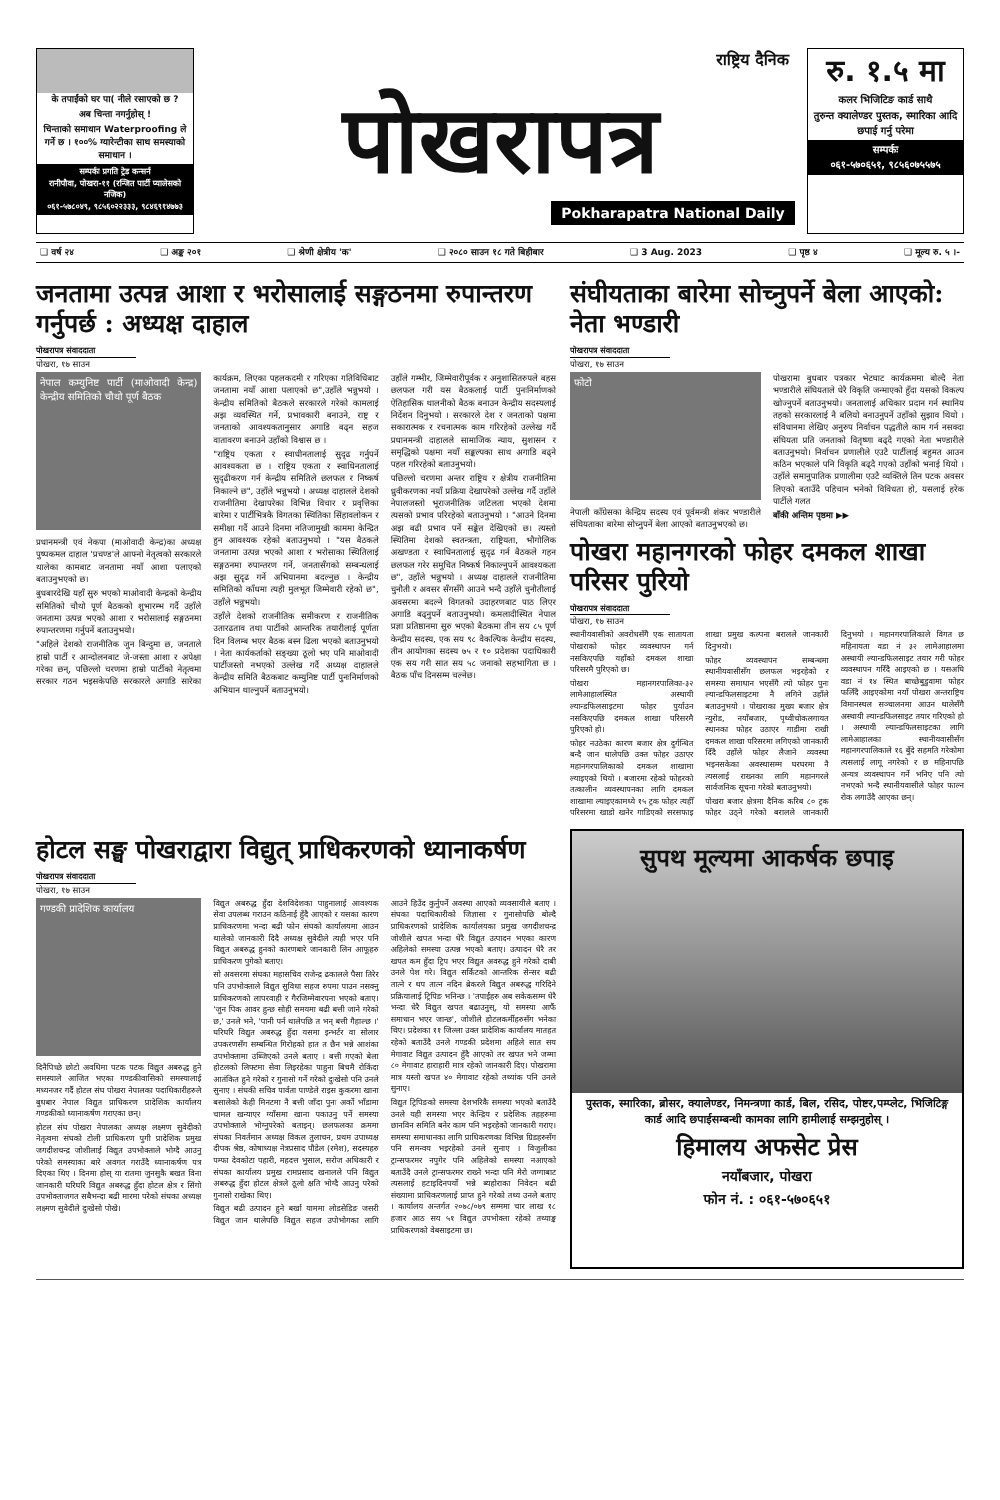के तपाईंको घर पा( नीले रसाएको छ ?
अब चिन्ता नगर्नुहोस् !
चिन्ताको समाधान Waterproofing ले गर्ने छ । १००% ग्यारेन्टीका साथ समस्याको समाधान ।
सम्पर्कः प्रगति ट्रेड कन्सर्न
रानीपौवा, पोखरा-११ (रन्जित पार्टी प्यालेसको नजिक)
०६१-५७८०४९, ९८५६०२२३३३, ९८४६९१४७७३
राष्ट्रिय दैनिक
पोखरापत्र
Pokharapatra National Daily
रु. १.५ मा
कलर भिजिटिङ कार्ड साथै
तुरुन्त क्यालेण्डर पुस्तक, स्मारिका आदि छपाई गर्नु परेमा
सम्पर्कः
०६१-५७०६५१, ९८५६०७५५७५
❑ वर्ष २४ ❑ अङ्क २०१ ❑ श्रेणी क्षेत्रीय 'क' ❑ २०८० साउन १८ गते बिहीबार ❑ 3 Aug. 2023 ❑ पृष्ठ ४ ❑ मूल्य रु. ५ ।-
जनतामा उत्पन्न आशा र भरोसालाई सङ्गठनमा रुपान्तरण गर्नुपर्छ : अध्यक्ष दाहाल
पोखरापत्र संवाददाता
पोखरा, १७ साउन
नेपाल कम्युनिष्ट पार्टी (माओवादी केन्द्र) केन्द्रीय समितिको चौथो पूर्ण बैठक
प्रधानमन्त्री एवं नेकपा (माओवादी केन्द्र)का अध्यक्ष पुष्पकमल दाहाल 'प्रचण्ड'ले आफ्नो नेतृत्वको सरकारले थालेका कामबाट जनतामा नयाँ आशा पलाएको बताउनुभएको छ।
बुधबारदेखि यहाँ सुरु भएको माओवादी केन्द्रको केन्द्रीय समितिको चौथो पूर्ण बैठकको शुभारम्भ गर्दै उहाँले जनतामा उत्पन्न भएको आशा र भरोसालाई सङ्गठनमा रुपान्तरणमा गर्नुपर्ने बताउनुभयो।
"अहिले देशको राजनीतिक जुन बिन्दुमा छ, जनताले हाम्रो पार्टी र आन्दोलनबाट जे-जस्ता आशा र अपेक्षा गरेका छन्, पछिल्लो चरणमा हाम्रो पार्टीको नेतृत्वमा सरकार गठन भइसकेपछि सरकारले अगाडि सारेका कार्यक्रम, लिएका पहलकदमी र गरिएका गतिविधिबाट जनतामा नयाँ आशा पलाएको छ",उहाँले भन्नुभयो । केन्द्रीय समितिको बैठकले सरकारले गरेको कामलाई अझ व्यवस्थित गर्ने, प्रभावकारी बनाउने, राष्ट्र र जनताको आवश्यकतानुसार अगाडि बढ्न सहज वातावरण बनाउने उहाँको विश्वास छ ।
"राष्ट्रिय एकता र स्वाधीनतालाई सुदृढ गर्नुपर्ने आवश्यकता छ । राष्ट्रिय एकता र स्वाधिनतालाई सुदृढीकरण गर्न केन्द्रीय समितिले छलफल र निष्कर्ष निकाल्ने छ", उहाँले भन्नुभयो । अध्यक्ष दाहालले देशको राजनीतिमा देखापरेका विभिन्न विचार र प्रवृत्तिका बारेमा र पार्टीभित्रकै विगतका स्थितिका सिंहावलोकन र समीक्षा गर्दै आउने दिनमा नतिजामुखी काममा केन्द्रित हुन आवश्यक रहेको बताउनुभयो । "यस बैठकले जनतामा उत्पन्न भएको आशा र भरोसाका स्थितिलाई सङ्गठनमा रुपान्तरण गर्ने, जनतासँगको सम्बन्धलाई अझ सुदृढ गर्ने अभियानमा बदल्नुछ । केन्द्रीय समितिको काँधमा त्यही मुलभूत जिम्मेवारी रहेको छ", उहाँले भन्नुभयो।
उहाँले देशको राजनीतिक समीकरण र राजनीतिक उतारढताव तथा पार्टीको आन्तरिक तयारीलाई पूर्णता दिन विलम्ब भएर बैठक बस्न ढिला भएको बताउनुभयो । नेता कार्यकर्ताको सङ्ख्या ठूलो भए पनि माओवादी पार्टीजस्तो नभएको उल्लेख गर्दै अध्यक्ष दाहालले केन्द्रीय समिति बैठकबाट कम्युनिष्ट पार्टी पुनःनिर्माणको अभियान थाल्नुपर्ने बताउनुभयो।
उहाँले गम्भीर, जिम्मेवारीपूर्वक र अनुशासितरुपले बहस छलफल गरी यस बैठकलाई पार्टी पुनःनिर्माणको ऐतिहासिक थालनीको बैठक बनाउन केन्द्रीय सदस्यलाई निर्देशन दिनुभयो । सरकारले देश र जनताको पक्षमा सकारात्मक र रचनात्मक काम गरिरहेको उल्लेख गर्दै प्रधानमन्त्री दाहालले सामाजिक न्याय, सुशासन र समृद्धिको पक्षमा नयाँ सङ्कल्पका साथ अगाडि बढ्ने पहल गरिरहेको बताउनुभयो।
पछिल्लो चरणमा अन्तर राष्ट्रिय र क्षेत्रीय राजनीतिमा ध्रुवीकरणका नयाँ प्रक्रिया देखापरेको उल्लेख गर्दै उहाँले नेपालजस्तो भूराजनीतिक जटिलता भएको देशमा त्यसको प्रभाव परिरहेको बताउनुभयो । "आउने दिनमा अझ बढी प्रभाव पर्ने सङ्केत देखिएको छ। त्यस्तो स्थितिमा देशको स्वतन्त्रता, राष्ट्रियता, भौगोलिक अखण्डता र स्वाधिनतालाई सुदृढ गर्न बैठकले गहन छलफल गरेर समुचित निष्कर्ष निकाल्नुपर्ने आवश्यकता छ", उहाँले भन्नुभयो । अध्यक्ष दाहालले राजनीतिमा चुनौती र अवसर सँगसँगै आउने भन्दै उहाँले चुनौतीलाई अवसरमा बदल्ने विगतको उदाहरणबाट पाठ लिएर अगाडि बढ्नुपर्ने बताउनुभयो। कमलादीस्थित नेपाल प्रज्ञा प्रतिष्ठानमा सुरु भएको बैठकमा तीन सय ८५ पूर्ण केन्द्रीय सदस्य, एक सय ९८ वैकल्पिक केन्द्रीय सदस्य, तीन आयोगका सदस्य ७५ र १० प्रदेशका पदाधिकारी एक सय गरी सात सय ५८ जनाको सहभागिता छ । बैठक पाँच दिनसम्म चल्नेछ।
संघीयताका बारेमा सोच्नुपर्ने बेला आएको: नेता भण्डारी
पोखरापत्र संवाददाता
पोखरा, १७ साउन
फोटो
नेपाली काँग्रेसका केन्द्रिय सदस्य एवं पूर्वमन्त्री शंकर भण्डारीले संघियताका बारेमा सोच्नुपर्ने बेला आएको बताउनुभएको छ।
पोखरामा बुधबार पत्रकार भेटघाट कार्यक्रममा बोल्दै नेता भण्डारीले संघियताले धेरै विकृति जन्माएको हुँदा यसको विकल्प खोज्नुपर्ने बताउनुभयो। जनतालाई अधिकार प्रदान गर्न स्थानिय तहको सरकारलाई नै बलियो बनाउनुपर्ने उहाँको सुझाव थियो । संविधानमा लेखिए अनुरुप निर्वाचन पद्धतीले काम गर्न नसक्दा संघियता प्रति जनताको वितृष्णा बढ्दै गएको नेता भण्डारीले बताउनुभयो। निर्वाचन प्रणालीले एउटै पार्टीलाई बहुमत आउन कठिन भएकाले पनि विकृति बढ्दै गएको उहाँको भनाई थियो । उहाँले समानुपातिक प्रणालीमा एउटै व्यक्तिले तिन पटक अवसर लिएको बताउँदै पहिचान भनेको विविधता हो, यसलाई हरेक पार्टीले गलत
बाँकी अन्तिम पृष्ठमा ▶▶
पोखरा महानगरको फोहर दमकल शाखा परिसर पुरियो
पोखरापत्र संवाददाता
पोखरा, १७ साउन
स्थानीयवासीको अवरोधसँगै एक सातायता पोखराको फोहर व्यवस्थापन गर्न नसकिएपछि यहाँको दमकल शाखा परिसरमै पुरिएको छ।
पोखरा महानगरपालिका-३२ लामेआहालस्थित अस्थायी ल्यान्डफिलसाइटमा फोहर पुर्याउन नसकिएपछि दमकल शाखा परिसरमै पुरिएको हो।
फोहर नउठेका कारण बजार क्षेत्र दुर्गन्धित बन्दै जान थालेपछि उक्त फोहर उठाएर महानगरपालिकाको दमकल शाखामा ल्याइएको थियो । बजारमा रहेको फोहरको तत्कालीन व्यवस्थापनका लागि दमकल शाखामा ल्याइएकामध्ये १५ ट्रक फोहर त्यहीँ परिसरमा खाडो खनेर गाडिएको सरसफाइ शाखा प्रमुख कल्पना बरालले जानकारी दिनुभयो।
फोहर व्यवस्थापन सम्बन्धमा स्थानीयवासीसँग छलफल भइरहेको र समस्या समाधान भएसँगै त्यो फोहर पुनः ल्यान्डफिलसाइटमा नै लगिने उहाँले बताउनुभयो । पोखराका मुख्य बजार क्षेत्र न्युरोड, नयाँबजार, पृथ्वीचोकलगायत स्थानका फोहर उठाएर गाडीमा राखी दमकल शाखा परिसरमा लगिएको जानकारी दिँदै उहाँले फोहर लैजाने व्यवस्था भइनसकेका अवस्थासम्म घरघरमा नै त्यसलाई राख्नका लागि महानगरले सार्वजनिक सूचना गरेको बताउनुभयो।
पोखरा बजार क्षेत्रमा दैनिक करिब ८० ट्रक फोहर उठ्ने गरेको बरालले जानकारी दिनुभयो । महानगरपालिकाले विगत छ महिनायता वडा नं ३२ लामेआहालमा अस्थायी ल्यान्डफिलसाइट तयार गरी फोहर व्यवस्थापन गरिँदै आइएको छ । यसअघि वडा नं १४ स्थित बाच्छेबुडुवामा फोहर फलिँदै आइएकोमा नयाँ पोखरा अन्तराष्ट्रिय विमानस्थल सञ्चालनमा आउन थालेसँगै अस्थायी ल्यान्डफिलसाइट तयार गरिएको हो । अस्थायी ल्यान्डफिलसाइटका लागि लामेआहालका स्थानीयवासीसँग महानगरपालिकाले १६ बुँदे सहमति गरेकोमा त्यसलाई लागू नगरेको र छ महिनापछि अन्यत्र व्यवस्थापन गर्ने भनिए पनि त्यो नभएको भन्दै स्थानीयवासीले फोहर फाल्न रोक लगाउँदै आएका छन्।
होटल सङ्घ पोखराद्वारा विद्युत् प्राधिकरणको ध्यानाकर्षण
पोखरापत्र संवाददाता
पोखरा, १७ साउन
गण्डकी प्रादेशिक कार्यालय
दिनैपिच्छे छोटो अवधिमा पटक पटक विद्युत अबरुद्ध हुने समस्याले आजित भएका गण्डकीवासिको समस्यालाई मध्यनजर गर्दै होटल संघ पोखरा नेपालका पदाधिकारीहरुले बुधबार नेपाल विद्युत प्राधिकरण प्रादेशिक कार्यालय गण्डकीको ध्यानाकर्षण गराएका छन्।
होटल संघ पोखरा नेपालका अध्यक्ष लक्ष्मण सुवेदीको नेतृत्वमा संघको टोली प्राधिकरण पुगी प्रादेशिक प्रमुख जगदीशचन्द्र जोशीलाई विद्युत उपभोक्ताले भोग्दै आउनु परेको समस्याका बारे अवगत गराउँदै ध्यानाकर्षण पत्र दिएका थिए । दिनमा होस् या रातमा जुनसुकै बखत विना जानकारी घरिघरि विद्युत अबरुद्ध हुँदा होटल क्षेत्र र सिंगो उपभोक्ताजगत सबैभन्दा बढी मारमा परेको संघका अध्यक्ष लक्ष्मण सुवेदीले दुःखेसो पोखे।
विद्युत अबरुद्ध हुँदा देशविदेशका पाहुनालाई आवश्यक सेवा उपलब्ध गराउन कठिनाई हुँदै आएको र यसका कारण प्राधिकरणमा भन्दा बढी फोन संघको कार्यालयमा आउन थालेको जानकारी दिदै अध्यक्ष सुवेदीले त्यही भएर पनि विद्युत अबरुद्ध हुनको कारणबारे जानकारी लिन आफूहरु प्राधिकरण पुगेको बताए।
सो अवसरमा संघका महासचिव राजेन्द्र ढकालले पैसा तिरेर पनि उपभोक्ताले विद्युत सुविधा सहज रुपमा पाउन नसक्नु प्राधिकरणको लापरवाही र गैरजिम्मेवारपना भएको बताए। 'जुन पिक आवर हुन्छ सोही समयमा बढी बत्ती जाने गरेको छ,' उनले भने, 'पानी पर्न थालेपछि त भन् बत्ती गैहाल्छ ।' घरिघरि विद्युत अबरुद्ध हुँदा यसमा इन्भर्टर वा सोलार उपकरणसँग सम्बन्धित गिरोहको हात त छैन भन्ने आशंका उपभोक्तामा उब्जिएको उनले बताए । बत्ती गएको बेला होटलको लिफ्टमा सेवा लिइरहेका पाहुना बिचमै रोकिंदा आतंकित हुने गरेको र गुनासो गर्ने गरेको दुःखेसो पनि उनले सुनाए । संघकी सचिव पार्वता पाण्डेले राइस कुकरमा खाना बसालेको केही मिनटमा नै बत्ती जाँदा पुनः अर्को भाँडामा चामल खन्याएर ग्याँसमा खाना पकाउनु पर्ने समस्या उपभोक्ताले भोग्नुपरेको बताइन्। छलफलका क्रममा संघका निवर्तमान अध्यक्ष विकल तुलाचन, प्रथम उपाध्यक्ष दीपक श्रेष्ठ, कोषाध्यक्ष नेत्रप्रसाद पौडेल (रमेश), सदस्यहरु पम्फा देवकोटा पहारी, महदत्त भुसाल, सरोज अधिकारी र संघका कार्यालय प्रमुख रामप्रसाद खनालले पनि विद्युत अबरुद्ध हुँदा होटल क्षेत्रले ठूलो क्षति भोग्दै आउनु परेको गुनासो राखेका थिए।
विद्युत बढी उत्पादन हुने बर्खा याममा लोडसेडिङ जसरी विद्युत जान थालेपछि विद्युत सहज उपोभोगका लागि आउने हिउँद कुर्नुपर्ने अवस्था आएको व्यवसायीले बताए । संघका पदाधिकारीको जिज्ञासा र गुनासोपछि बोल्दै प्राधिकरणको प्रादेशिक कार्यालयका प्रमुख जगदीशचन्द्र जोशीले खपत भन्दा धेरै विद्युत उत्पादन भएका कारण अहिलेको समस्या उत्पन्न भएको बताए। उत्पादन धेरै तर खपत कम हुँदा ट्रिप भएर विद्युत अवरुद्ध हुने गरेको दाबी उनले पेश गरे। विद्युत सर्किटको आन्तरिक सेन्सर बढी तात्ने र थप तात्न नदिन ब्रेकरले विद्युत अबरुद्ध गरिदिने प्रक्रियालाई ट्रिपिङ भनिन्छ । 'तपाईंहरु अब सकेकसम्म धेरै भन्दा धेरै विद्युत खपत बढाउनुस्, यो समस्या आफैं समाधान भएर जान्छ', जोशीले होटलकर्मीहरुसँग भनेका थिए। प्रदेशका ११ जिल्ला उक्त प्रादेशिक कार्यालय मातहत रहेको बताउँदै उनले गण्डकी प्रदेशमा अहिले सात सय मेगावाट विद्युत उत्पादन हुँदै आएको तर खपत भने जम्मा ८० मेगावाट हाराहारी मात्र रहेको जानकारी दिए। पोखरामा मात्र यस्तो खपत ४० मेगावाट रहेको तथ्यांक पनि उनले सुनाए।
विद्युत ट्रिपिङको समस्या देशभरिकै समस्या भएको बताउँदै उनले यही समस्या भएर केन्द्रिय र प्रदेशिक तहहरुमा छानविन समिति बनेर काम पनि भइरहेको जानकारी गराए। समस्या समाधानका लागि प्राधिकरणका विभिन्न ग्रिडहरुसँग पनि समन्वय भइरहेको उनले सुनाए । विजुलीका ट्रान्सफरमर नपुगेर पनि अहिलेको समस्या नआएको बताउँदै उनले ट्रान्सफरमर राख्ने भन्दा पनि मेरो जग्गाबाट त्यसलाई हटाइदिनपर्यो भन्ने ब्यहोराका निवेदन बढी संख्यामा प्राधिकरणलाई प्राप्त हुने गरेको तथ्य उनले बताए । कार्यालय अन्तर्गत २०७८/०७९ सम्ममा चार लाख १८ हजार आठ सय ५१ विद्युत उपभोक्ता रहेको तथ्याङ्क प्राधिकरणको वेबसाइटमा छ।
सुपथ मूल्यमा आकर्षक छपाइ
पुस्तक, स्मारिका, ब्रोसर, क्यालेण्डर, निमन्त्रणा कार्ड, बिल, रसिद, पोष्टर,पम्प्लेट, भिजिटिङ्ग कार्ड आदि छपाईसम्बन्धी कामका लागि हामीलाई सम्झनुहोस् ।
हिमालय अफसेट प्रेस
नयाँबजार, पोखरा
फोन नं. : ०६१-५७०६५१